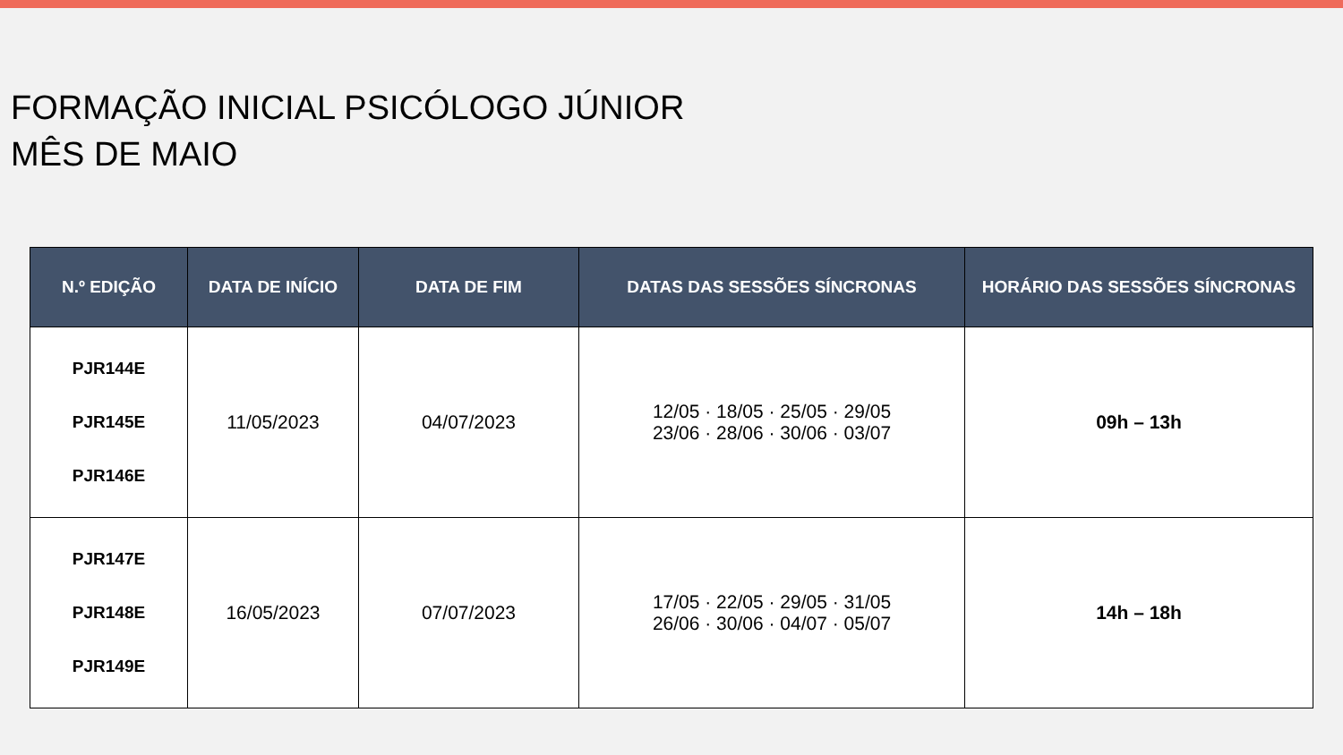FORMAÇÃO INICIAL PSICÓLOGO JÚNIOR
MÊS DE MAIO
| N.º EDIÇÃO | DATA DE INÍCIO | DATA DE FIM | DATAS DAS SESSÕES SÍNCRONAS | HORÁRIO DAS SESSÕES SÍNCRONAS |
| --- | --- | --- | --- | --- |
| PJR144E PJR145E PJR146E | 11/05/2023 | 04/07/2023 | 12/05 · 18/05 · 25/05 · 29/05 23/06 · 28/06 · 30/06 · 03/07 | 09h – 13h |
| PJR147E PJR148E PJR149E | 16/05/2023 | 07/07/2023 | 17/05 · 22/05 · 29/05 · 31/05 26/06 · 30/06 · 04/07 · 05/07 | 14h – 18h |